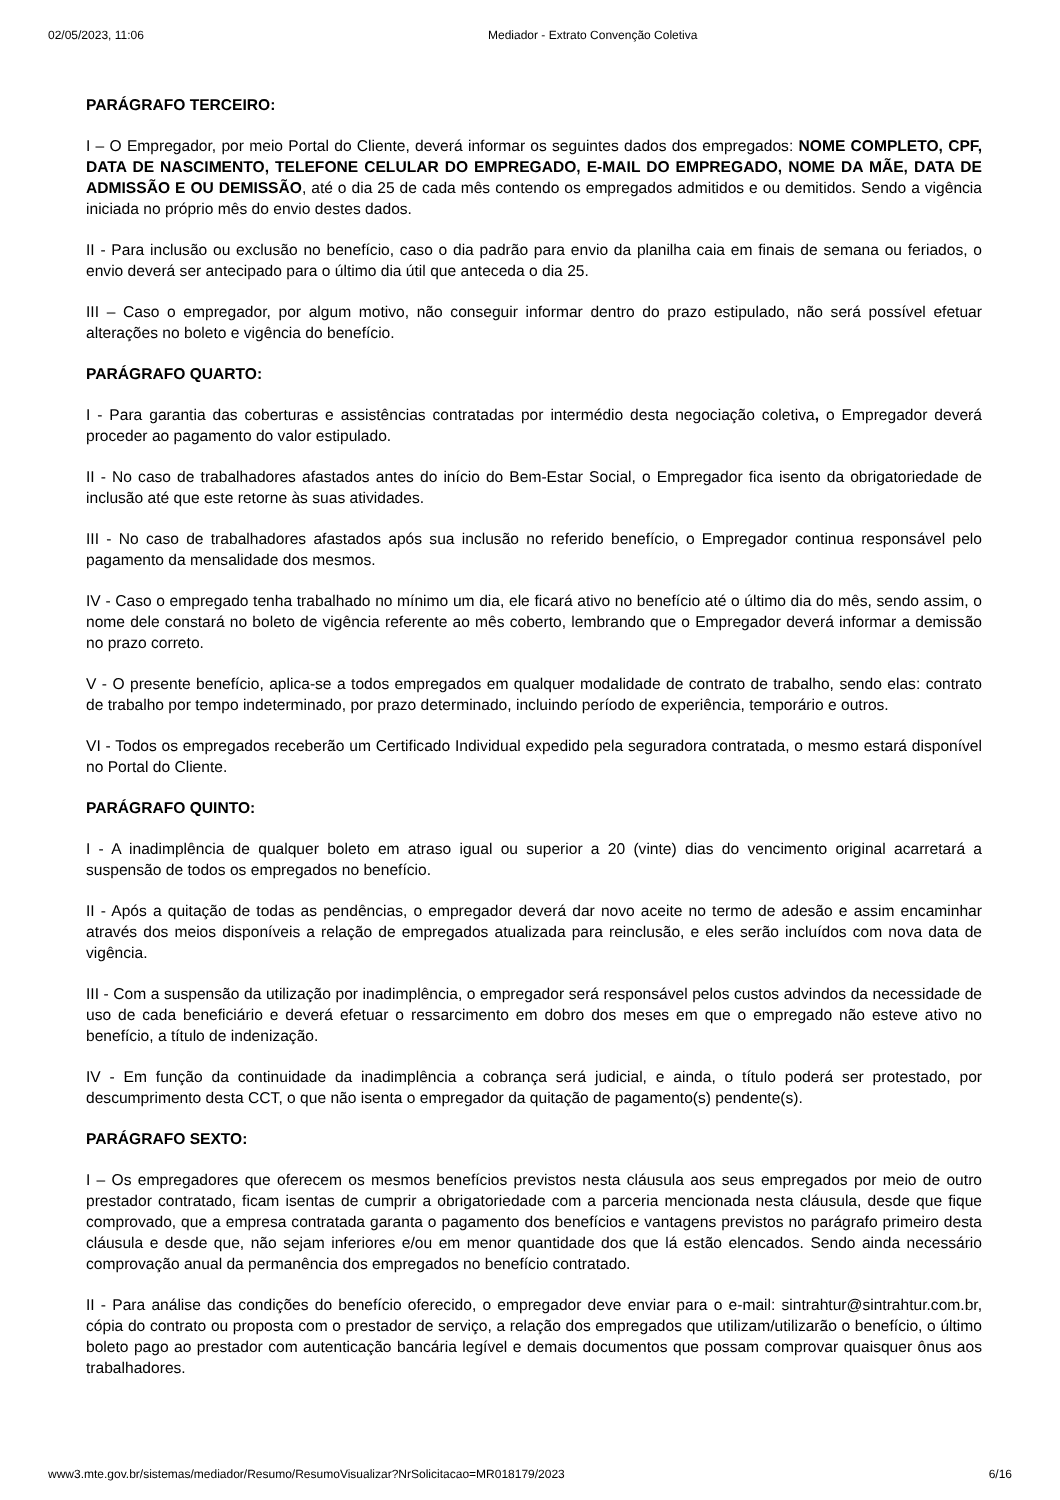02/05/2023, 11:06 Mediador - Extrato Convenção Coletiva
PARÁGRAFO TERCEIRO:
I – O Empregador, por meio Portal do Cliente, deverá informar os seguintes dados dos empregados: NOME COMPLETO, CPF, DATA DE NASCIMENTO, TELEFONE CELULAR DO EMPREGADO, E-MAIL DO EMPREGADO, NOME DA MÃE, DATA DE ADMISSÃO E OU DEMISSÃO, até o dia 25 de cada mês contendo os empregados admitidos e ou demitidos. Sendo a vigência iniciada no próprio mês do envio destes dados.
II - Para inclusão ou exclusão no benefício, caso o dia padrão para envio da planilha caia em finais de semana ou feriados, o envio deverá ser antecipado para o último dia útil que anteceda o dia 25.
III – Caso o empregador, por algum motivo, não conseguir informar dentro do prazo estipulado, não será possível efetuar alterações no boleto e vigência do benefício.
PARÁGRAFO QUARTO:
I - Para garantia das coberturas e assistências contratadas por intermédio desta negociação coletiva, o Empregador deverá proceder ao pagamento do valor estipulado.
II - No caso de trabalhadores afastados antes do início do Bem-Estar Social, o Empregador fica isento da obrigatoriedade de inclusão até que este retorne às suas atividades.
III - No caso de trabalhadores afastados após sua inclusão no referido benefício, o Empregador continua responsável pelo pagamento da mensalidade dos mesmos.
IV - Caso o empregado tenha trabalhado no mínimo um dia, ele ficará ativo no benefício até o último dia do mês, sendo assim, o nome dele constará no boleto de vigência referente ao mês coberto, lembrando que o Empregador deverá informar a demissão no prazo correto.
V - O presente benefício, aplica-se a todos empregados em qualquer modalidade de contrato de trabalho, sendo elas: contrato de trabalho por tempo indeterminado, por prazo determinado, incluindo período de experiência, temporário e outros.
VI - Todos os empregados receberão um Certificado Individual expedido pela seguradora contratada, o mesmo estará disponível no Portal do Cliente.
PARÁGRAFO QUINTO:
I - A inadimplência de qualquer boleto em atraso igual ou superior a 20 (vinte) dias do vencimento original acarretará a suspensão de todos os empregados no benefício.
II - Após a quitação de todas as pendências, o empregador deverá dar novo aceite no termo de adesão e assim encaminhar através dos meios disponíveis a relação de empregados atualizada para reinclusão, e eles serão incluídos com nova data de vigência.
III - Com a suspensão da utilização por inadimplência, o empregador será responsável pelos custos advindos da necessidade de uso de cada beneficiário e deverá efetuar o ressarcimento em dobro dos meses em que o empregado não esteve ativo no benefício, a título de indenização.
IV - Em função da continuidade da inadimplência a cobrança será judicial, e ainda, o título poderá ser protestado, por descumprimento desta CCT, o que não isenta o empregador da quitação de pagamento(s) pendente(s).
PARÁGRAFO SEXTO:
I – Os empregadores que oferecem os mesmos benefícios previstos nesta cláusula aos seus empregados por meio de outro prestador contratado, ficam isentas de cumprir a obrigatoriedade com a parceria mencionada nesta cláusula, desde que fique comprovado, que a empresa contratada garanta o pagamento dos benefícios e vantagens previstos no parágrafo primeiro desta cláusula e desde que, não sejam inferiores e/ou em menor quantidade dos que lá estão elencados. Sendo ainda necessário comprovação anual da permanência dos empregados no benefício contratado.
II - Para análise das condições do benefício oferecido, o empregador deve enviar para o e-mail: sintrahtur@sintrahtur.com.br, cópia do contrato ou proposta com o prestador de serviço, a relação dos empregados que utilizam/utilizarão o benefício, o último boleto pago ao prestador com autenticação bancária legível e demais documentos que possam comprovar quaisquer ônus aos trabalhadores.
www3.mte.gov.br/sistemas/mediador/Resumo/ResumoVisualizar?NrSolicitacao=MR018179/2023 6/16